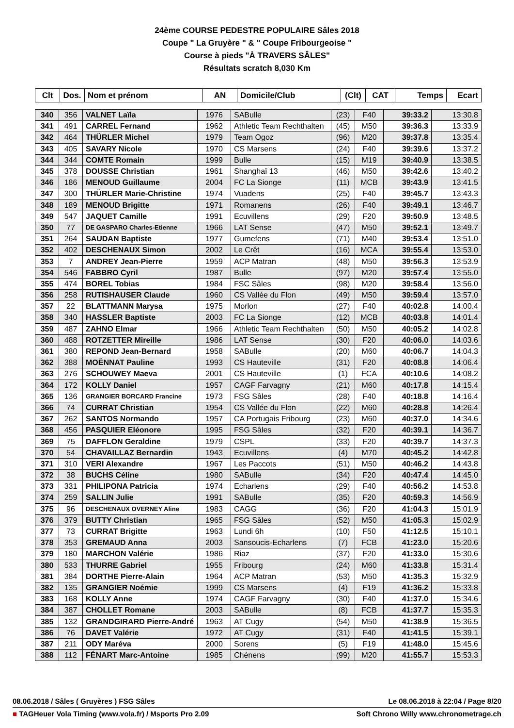24ème COURSE PEDESTRE POPULAIRE Sâles 2018
Coupe " La Gruyère " & " Coupe Fribourgeoise "
Course à pieds "À TRAVERS SÂLES"
Résultats scratch 8,030 Km
| Clt | Dos. | Nom et prénom | AN | Domicile/Club | (Clt) | CAT | Temps | Ecart |
| --- | --- | --- | --- | --- | --- | --- | --- | --- |
| 340 | 356 | VALNET Laïla | 1976 | SABulle | (23) | F40 | 39:33.2 | 13:30.8 |
| 341 | 491 | CARREL Fernand | 1962 | Athletic Team Rechthalten | (45) | M50 | 39:36.3 | 13:33.9 |
| 342 | 464 | THÜRLER Michel | 1979 | Team Ogoz | (96) | M20 | 39:37.8 | 13:35.4 |
| 343 | 405 | SAVARY Nicole | 1970 | CS Marsens | (24) | F40 | 39:39.6 | 13:37.2 |
| 344 | 344 | COMTE Romain | 1999 | Bulle | (15) | M19 | 39:40.9 | 13:38.5 |
| 345 | 378 | DOUSSE Christian | 1961 | Shanghaï 13 | (46) | M50 | 39:42.6 | 13:40.2 |
| 346 | 186 | MENOUD Guillaume | 2004 | FC La Sionge | (11) | MCB | 39:43.9 | 13:41.5 |
| 347 | 300 | THÜRLER Marie-Christine | 1974 | Vuadens | (25) | F40 | 39:45.7 | 13:43.3 |
| 348 | 189 | MENOUD Brigitte | 1971 | Romanens | (26) | F40 | 39:49.1 | 13:46.7 |
| 349 | 547 | JAQUET Camille | 1991 | Ecuvillens | (29) | F20 | 39:50.9 | 13:48.5 |
| 350 | 77 | DE GASPARO Charles-Etienne | 1966 | LAT Sense | (47) | M50 | 39:52.1 | 13:49.7 |
| 351 | 264 | SAUDAN Baptiste | 1977 | Gumefens | (71) | M40 | 39:53.4 | 13:51.0 |
| 352 | 402 | DESCHENAUX Simon | 2002 | Le Crêt | (16) | MCA | 39:55.4 | 13:53.0 |
| 353 | 7 | ANDREY Jean-Pierre | 1959 | ACP Matran | (48) | M50 | 39:56.3 | 13:53.9 |
| 354 | 546 | FABBRO Cyril | 1987 | Bulle | (97) | M20 | 39:57.4 | 13:55.0 |
| 355 | 474 | BOREL Tobias | 1984 | FSC Sâles | (98) | M20 | 39:58.4 | 13:56.0 |
| 356 | 258 | RUTISHAUSER Claude | 1960 | CS Vallée du Flon | (49) | M50 | 39:59.4 | 13:57.0 |
| 357 | 22 | BLATTMANN Marysa | 1975 | Morlon | (27) | F40 | 40:02.8 | 14:00.4 |
| 358 | 340 | HASSLER Baptiste | 2003 | FC La Sionge | (12) | MCB | 40:03.8 | 14:01.4 |
| 359 | 487 | ZAHNO Elmar | 1966 | Athletic Team Rechthalten | (50) | M50 | 40:05.2 | 14:02.8 |
| 360 | 488 | ROTZETTER Mireille | 1986 | LAT Sense | (30) | F20 | 40:06.0 | 14:03.6 |
| 361 | 380 | REPOND Jean-Bernard | 1958 | SABulle | (20) | M60 | 40:06.7 | 14:04.3 |
| 362 | 388 | MOËNNAT Pauline | 1993 | CS Hauteville | (31) | F20 | 40:08.8 | 14:06.4 |
| 363 | 276 | SCHOUWEY Maeva | 2001 | CS Hauteville | (1) | FCA | 40:10.6 | 14:08.2 |
| 364 | 172 | KOLLY Daniel | 1957 | CAGF Farvagny | (21) | M60 | 40:17.8 | 14:15.4 |
| 365 | 136 | GRANGIER BORCARD Francine | 1973 | FSG Sâles | (28) | F40 | 40:18.8 | 14:16.4 |
| 366 | 74 | CURRAT Christian | 1954 | CS Vallée du Flon | (22) | M60 | 40:28.8 | 14:26.4 |
| 367 | 262 | SANTOS Normando | 1957 | CA Portugais Fribourg | (23) | M60 | 40:37.0 | 14:34.6 |
| 368 | 456 | PASQUIER Eléonore | 1995 | FSG Sâles | (32) | F20 | 40:39.1 | 14:36.7 |
| 369 | 75 | DAFFLON Geraldine | 1979 | CSPL | (33) | F20 | 40:39.7 | 14:37.3 |
| 370 | 54 | CHAVAILLAZ Bernardin | 1943 | Ecuvillens | (4) | M70 | 40:45.2 | 14:42.8 |
| 371 | 310 | VERI Alexandre | 1967 | Les Paccots | (51) | M50 | 40:46.2 | 14:43.8 |
| 372 | 38 | BUCHS Céline | 1980 | SABulle | (34) | F20 | 40:47.4 | 14:45.0 |
| 373 | 331 | PHILIPONA Patricia | 1974 | Echarlens | (29) | F40 | 40:56.2 | 14:53.8 |
| 374 | 259 | SALLIN Julie | 1991 | SABulle | (35) | F20 | 40:59.3 | 14:56.9 |
| 375 | 96 | DESCHENAUX OVERNEY Aline | 1983 | CAGG | (36) | F20 | 41:04.3 | 15:01.9 |
| 376 | 379 | BUTTY Christian | 1965 | FSG Sâles | (52) | M50 | 41:05.3 | 15:02.9 |
| 377 | 73 | CURRAT Brigitte | 1963 | Lundi 6h | (10) | F50 | 41:12.5 | 15:10.1 |
| 378 | 353 | GREMAUD Anna | 2003 | Sansoucis-Echarlens | (7) | FCB | 41:23.0 | 15:20.6 |
| 379 | 180 | MARCHON Valérie | 1986 | Riaz | (37) | F20 | 41:33.0 | 15:30.6 |
| 380 | 533 | THURRE Gabriel | 1955 | Fribourg | (24) | M60 | 41:33.8 | 15:31.4 |
| 381 | 384 | DORTHE Pierre-Alain | 1964 | ACP Matran | (53) | M50 | 41:35.3 | 15:32.9 |
| 382 | 135 | GRANGIER Noémie | 1999 | CS Marsens | (4) | F19 | 41:36.2 | 15:33.8 |
| 383 | 168 | KOLLY Anne | 1974 | CAGF Farvagny | (30) | F40 | 41:37.0 | 15:34.6 |
| 384 | 387 | CHOLLET Romane | 2003 | SABulle | (8) | FCB | 41:37.7 | 15:35.3 |
| 385 | 132 | GRANDGIRARD Pierre-André | 1963 | AT Cugy | (54) | M50 | 41:38.9 | 15:36.5 |
| 386 | 76 | DAVET Valérie | 1972 | AT Cugy | (31) | F40 | 41:41.5 | 15:39.1 |
| 387 | 211 | ODY Maréva | 2000 | Sorens | (5) | F19 | 41:48.0 | 15:45.6 |
| 388 | 112 | FÉNART Marc-Antoine | 1985 | Chénens | (99) | M20 | 41:55.7 | 15:53.3 |
08.06.2018 / Sâles ( Gruyères ) FSG Sâles Le 08.06.2018 à 22:04 / Page 8/20
■ TAGHeuer Vola Timing (www.vola.fr) / Msports Pro 2.09 Soft Chrono Willy www.chronometrage.ch